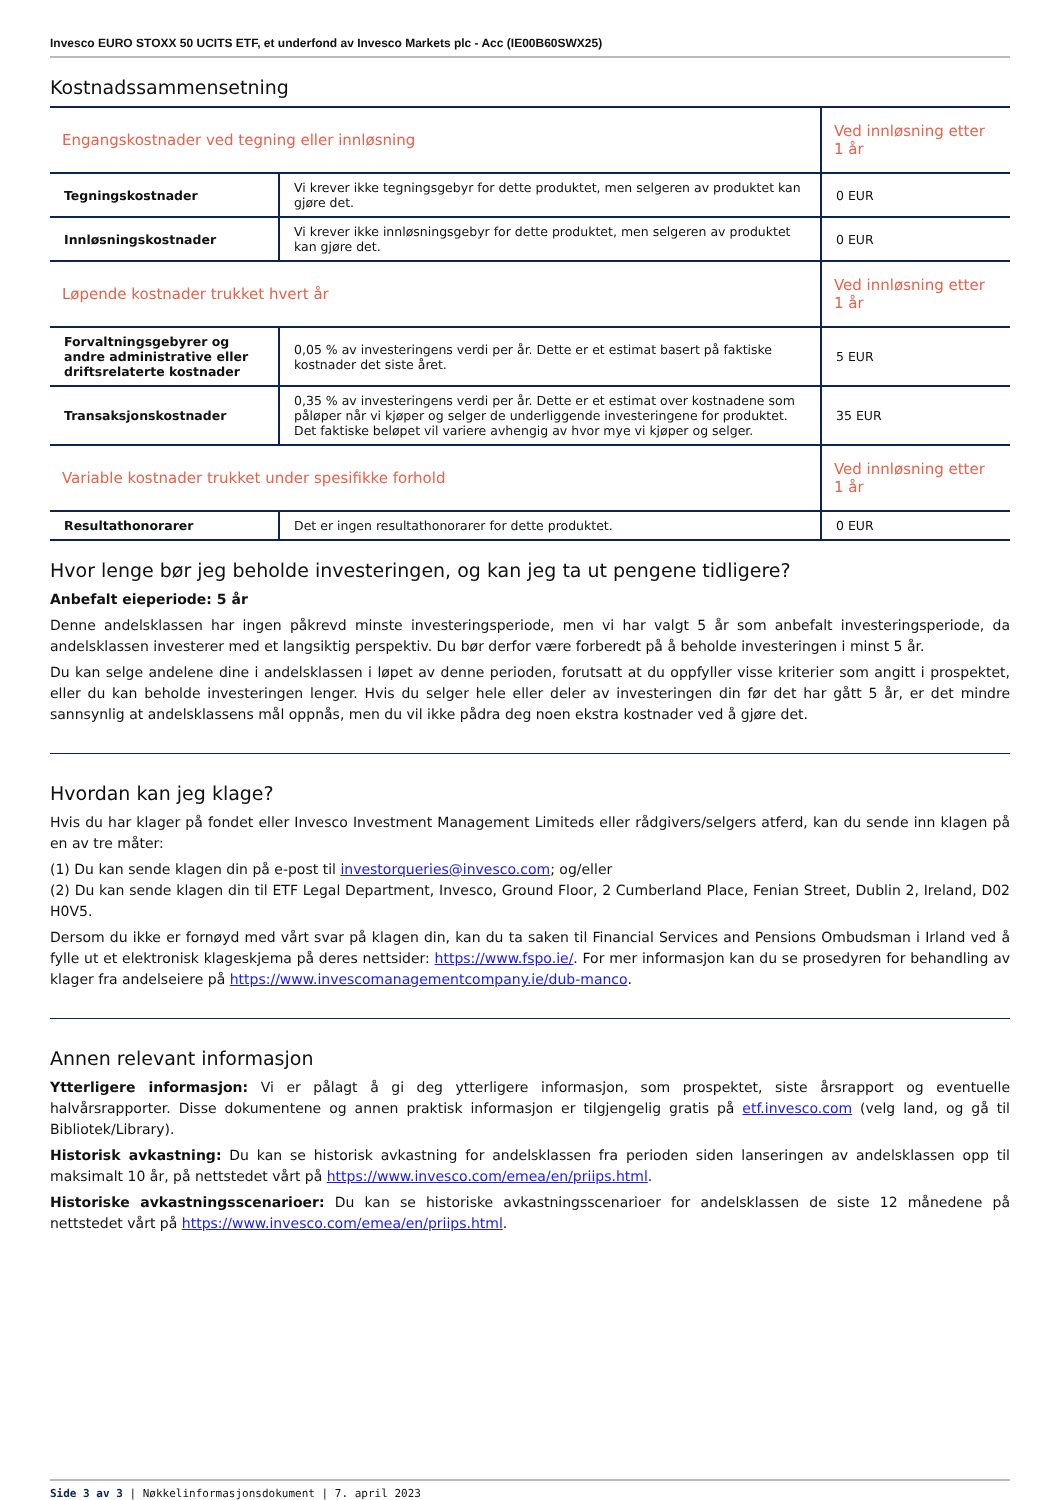Invesco EURO STOXX 50 UCITS ETF, et underfond av Invesco Markets plc - Acc (IE00B60SWX25)
Kostnadssammensetning
| Engangskostnader ved tegning eller innløsning | | Ved innløsning etter 1 år |
| Tegningskostnader | Vi krever ikke tegningsgebyr for dette produktet, men selgeren av produktet kan gjøre det. | 0 EUR |
| Innløsningskostnader | Vi krever ikke innløsningsgebyr for dette produktet, men selgeren av produktet kan gjøre det. | 0 EUR |
| Løpende kostnader trukket hvert år | | Ved innløsning etter 1 år |
| Forvaltningsgebyrer og andre administrative eller driftsrelaterte kostnader | 0,05 % av investeringens verdi per år. Dette er et estimat basert på faktiske kostnader det siste året. | 5 EUR |
| Transaksjonskostnader | 0,35 % av investeringens verdi per år. Dette er et estimat over kostnadene som påløper når vi kjøper og selger de underliggende investeringene for produktet. Det faktiske beløpet vil variere avhengig av hvor mye vi kjøper og selger. | 35 EUR |
| Variable kostnader trukket under spesifikke forhold | | Ved innløsning etter 1 år |
| Resultathonorarer | Det er ingen resultathonorarer for dette produktet. | 0 EUR |
Hvor lenge bør jeg beholde investeringen, og kan jeg ta ut pengene tidligere?
Anbefalt eieperiode: 5 år
Denne andelsklassen har ingen påkrevd minste investeringsperiode, men vi har valgt 5 år som anbefalt investeringsperiode, da andelsklassen investerer med et langsiktig perspektiv. Du bør derfor være forberedt på å beholde investeringen i minst 5 år.
Du kan selge andelene dine i andelsklassen i løpet av denne perioden, forutsatt at du oppfyller visse kriterier som angitt i prospektet, eller du kan beholde investeringen lenger. Hvis du selger hele eller deler av investeringen din før det har gått 5 år, er det mindre sannsynlig at andelsklassens mål oppnås, men du vil ikke pådra deg noen ekstra kostnader ved å gjøre det.
Hvordan kan jeg klage?
Hvis du har klager på fondet eller Invesco Investment Management Limiteds eller rådgivers/selgers atferd, kan du sende inn klagen på en av tre måter:
(1) Du kan sende klagen din på e-post til investorqueries@invesco.com; og/eller
(2) Du kan sende klagen din til ETF Legal Department, Invesco, Ground Floor, 2 Cumberland Place, Fenian Street, Dublin 2, Ireland, D02 H0V5.
Dersom du ikke er fornøyd med vårt svar på klagen din, kan du ta saken til Financial Services and Pensions Ombudsman i Irland ved å fylle ut et elektronisk klageskjema på deres nettsider: https://www.fspo.ie/. For mer informasjon kan du se prosedyren for behandling av klager fra andelseiere på https://www.invescomanagementcompany.ie/dub-manco.
Annen relevant informasjon
Ytterligere informasjon: Vi er pålagt å gi deg ytterligere informasjon, som prospektet, siste årsrapport og eventuelle halvårsrapporter. Disse dokumentene og annen praktisk informasjon er tilgjengelig gratis på etf.invesco.com (velg land, og gå til Bibliotek/Library).
Historisk avkastning: Du kan se historisk avkastning for andelsklassen fra perioden siden lanseringen av andelsklassen opp til maksimalt 10 år, på nettstedet vårt på https://www.invesco.com/emea/en/priips.html.
Historiske avkastningsscenarioer: Du kan se historiske avkastningsscenarioer for andelsklassen de siste 12 månedene på nettstedet vårt på https://www.invesco.com/emea/en/priips.html.
Side 3 av 3 | Nøkkelinformasjonsdokument | 7. april 2023